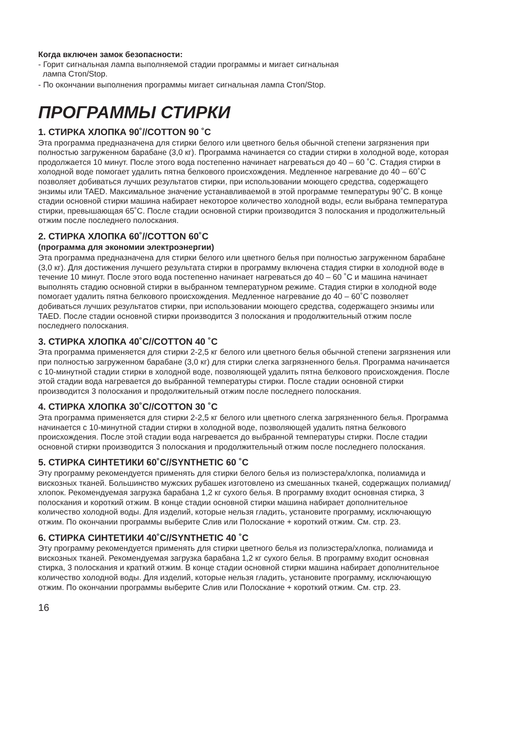Когда включен замок безопасности:
- Горит сигнальная лампа выполняемой стадии программы и мигает сигнальная
лампа Стоп/Stop.
- По окончании выполнения программы мигает сигнальная лампа Стоп/Stop.
ПРОГРАММЫ СТИРКИ
1. СТИРКА ХЛОПКА 90˚//COTTON 90 ˚C
Эта программа предназначена для стирки белого или цветного белья обычной степени загрязнения при полностью загруженном барабане (3,0 кг). Программа начинается со стадии стирки в холодной воде, которая продолжается 10 минут. После этого вода постепенно начинает нагреваться до 40 – 60 ˚C. Стадия стирки в холодной воде помогает удалить пятна белкового происхождения. Медленное нагревание до 40 – 60˚C позволяет добиваться лучших результатов стирки, при использовании моющего средства, содержащего энзимы или TAED. Максимальное значение устанавливаемой в этой программе температуры 90˚C. В конце стадии основной стирки машина набирает некоторое количество холодной воды, если выбрана температура стирки, превышающая 65˚C. После стадии основной стирки производится 3 полоскания и продолжительный отжим после последнего полоскания.
2. СТИРКА ХЛОПКА 60˚//COTTON 60˚C
(программа для экономии электроэнергии)
Эта программа предназначена для стирки белого или цветного белья при полностью загруженном барабане (3,0 кг). Для достижения лучшего результата стирки в программу включена стадия стирки в холодной воде в течение 10 минут. После этого вода постепенно начинает нагреваться до 40 – 60 ˚C и машина начинает выполнять стадию основной стирки в выбранном температурном режиме. Стадия стирки в холодной воде помогает удалить пятна белкового происхождения. Медленное нагревание до 40 – 60˚C позволяет добиваться лучших результатов стирки, при использовании моющего средства, содержащего энзимы или TAED. После стадии основной стирки производится 3 полоскания и продолжительный отжим после последнего полоскания.
3. СТИРКА ХЛОПКА 40˚C//COTTON 40 ˚C
Эта программа применяется для стирки 2-2,5 кг белого или цветного белья обычной степени загрязнения или при полностью загруженном барабане (3,0 кг) для стирки слегка загрязненного белья. Программа начинается с 10-минутной стадии стирки в холодной воде, позволяющей удалить пятна белкового происхождения. После этой стадии вода нагревается до выбранной температуры стирки. После стадии основной стирки производится 3 полоскания и продолжительный отжим после последнего полоскания.
4. СТИРКА ХЛОПКА 30˚C//COTTON 30 ˚C
Эта программа применяется для стирки 2-2,5 кг белого или цветного слегка загрязненного белья. Программа начинается с 10-минутной стадии стирки в холодной воде, позволяющей удалить пятна белкового происхождения. После этой стадии вода нагревается до выбранной температуры стирки. После стадии основной стирки производится 3 полоскания и продолжительный отжим после последнего полоскания.
5. СТИРКА СИНТЕТИКИ 60˚C//SYNTHETIC 60 ˚C
Эту программу рекомендуется применять для стирки белого белья из полиэстера/хлопка, полиамида и вискозных тканей. Большинство мужских рубашек изготовлено из смешанных тканей, содержащих полиамид/хлопок. Рекомендуемая загрузка барабана 1,2 кг сухого белья. В программу входит основная стирка, 3 полоскания и короткий отжим. В конце стадии основной стирки машина набирает дополнительное количество холодной воды. Для изделий, которые нельзя гладить, установите программу, исключающую отжим. По окончании программы выберите Слив или Полоскание + короткий отжим. См. стр. 23.
6. СТИРКА СИНТЕТИКИ 40˚C//SYNTHETIC 40 ˚C
Эту программу рекомендуется применять для стирки цветного белья из полиэстера/хлопка, полиамида и вискозных тканей. Рекомендуемая загрузка барабана 1,2 кг сухого белья. В программу входит основная стирка, 3 полоскания и краткий отжим. В конце стадии основной стирки машина набирает дополнительное количество холодной воды. Для изделий, которые нельзя гладить, установите программу, исключающую отжим. По окончании программы выберите Слив или Полоскание + короткий отжим. См. стр. 23.
16